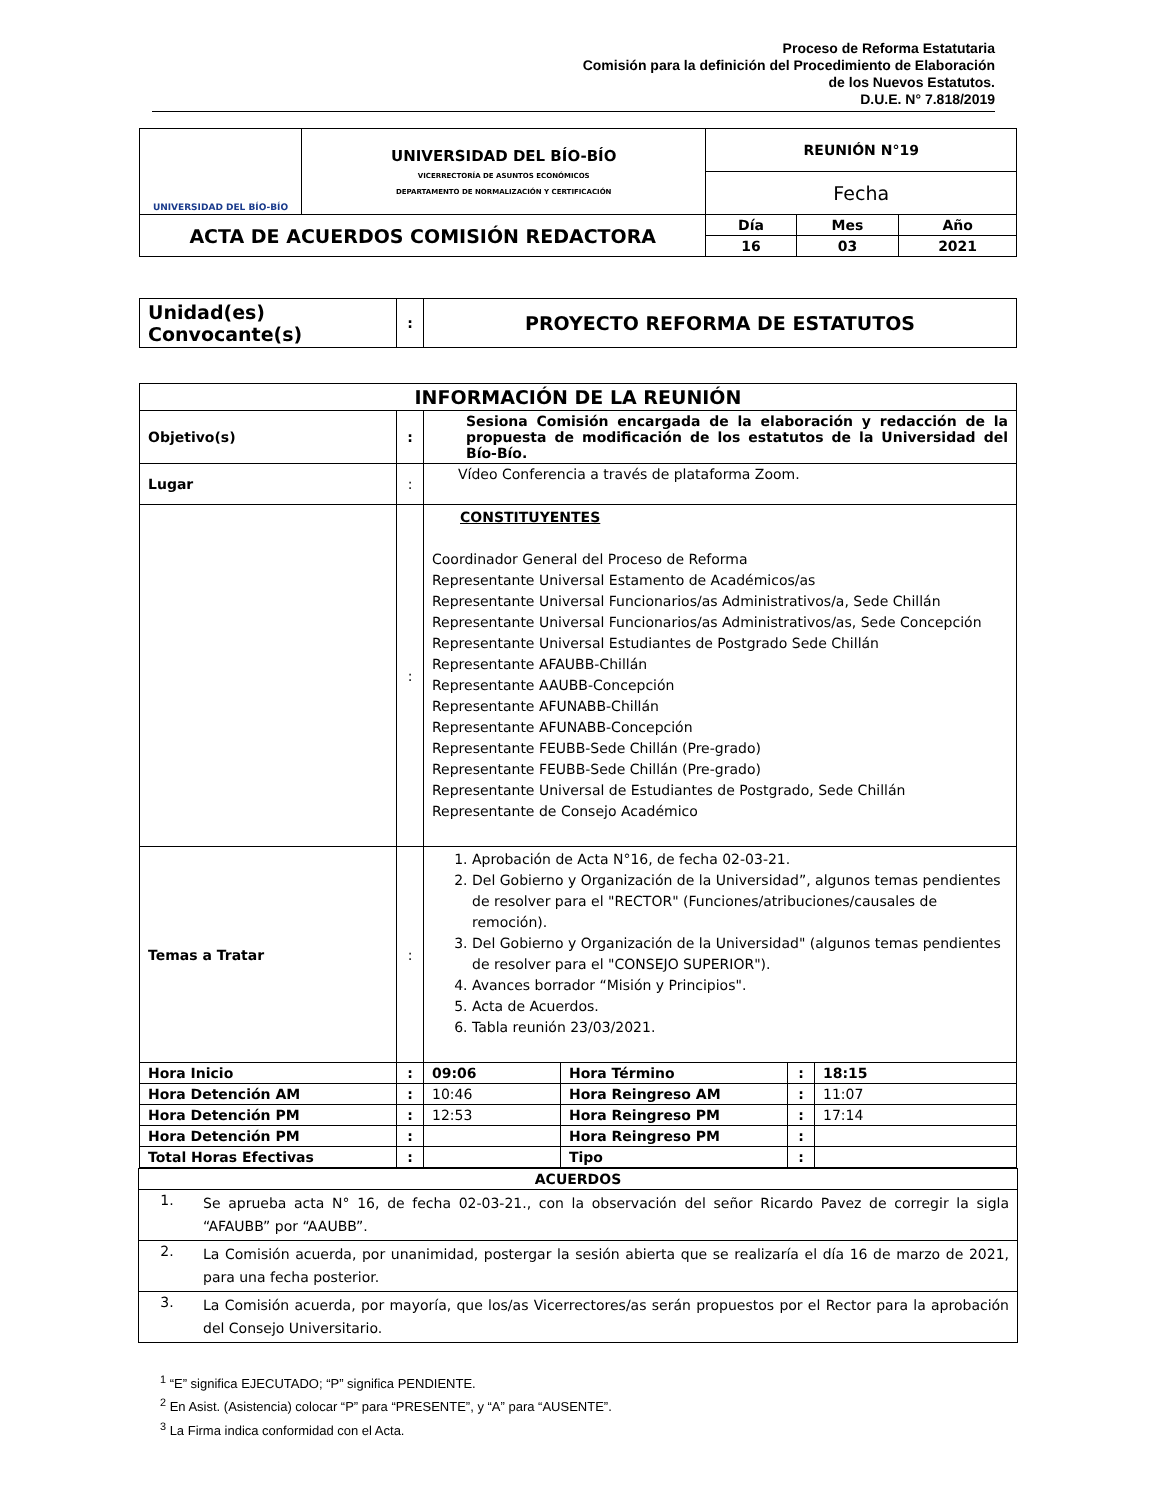Proceso de Reforma Estatutaria
Comisión para la definición del Procedimiento de Elaboración
de los Nuevos Estatutos.
D.U.E. N° 7.818/2019
| UNIVERSIDAD DEL BÍO-BÍO | UNIVERSIDAD DEL BÍO-BÍO VICERRECTORÍA DE ASUNTOS ECONÓMICOS DEPARTAMENTO DE NORMALIZACIÓN Y CERTIFICACIÓN | REUNIÓN N°19 | | |
| | | Fecha | | |
| ACTA DE ACUERDOS COMISIÓN REDACTORA | | Día | Mes | Año |
| | | 16 | 03 | 2021 |
| Unidad(es) Convocante(s) | : | PROYECTO REFORMA DE ESTATUTOS |
| INFORMACIÓN DE LA REUNIÓN | | | | | |
| --- | --- | --- | --- | --- | --- |
| Objetivo(s) | : | Sesiona Comisión encargada de la elaboración y redacción de la propuesta de modificación de los estatutos de la Universidad del Bío-Bío. | | | |
| Lugar | : | Vídeo Conferencia a través de plataforma Zoom. | | | |
| | : | CONSTITUYENTES Coordinador General del Proceso de Reforma Representante Universal Estamento de Académicos/as Representante Universal Funcionarios/as Administrativos/a, Sede Chillán Representante Universal Funcionarios/as Administrativos/as, Sede Concepción Representante Universal Estudiantes de Postgrado Sede Chillán Representante AFAUBB-Chillán Representante AAUBB-Concepción Representante AFUNABB-Chillán Representante AFUNABB-Concepción Representante FEUBB-Sede Chillán (Pre-grado) Representante FEUBB-Sede Chillán (Pre-grado) Representante Universal de Estudiantes de Postgrado, Sede Chillán Representante de Consejo Académico | | | |
| Temas a Tratar | : | 1. Aprobación de Acta N°16, de fecha 02-03-21. 2. Del Gobierno y Organización de la Universidad”, algunos temas pendientes de resolver para el "RECTOR" (Funciones/atribuciones/causales de remoción). 3. Del Gobierno y Organización de la Universidad" (algunos temas pendientes de resolver para el "CONSEJO SUPERIOR"). 4. Avances borrador “Misión y Principios". 5. Acta de Acuerdos. 6. Tabla reunión 23/03/2021. | | | |
| Hora Inicio | : | 09:06 | Hora Término | : | 18:15 |
| Hora Detención AM | : | 10:46 | Hora Reingreso AM | : | 11:07 |
| Hora Detención PM | : | 12:53 | Hora Reingreso PM | : | 17:14 |
| Hora Detención PM | : | | Hora Reingreso PM | : | |
| Total Horas Efectivas | : | | Tipo | : | |
| ACUERDOS | |
| --- | --- |
| 1. | Se aprueba acta N° 16, de fecha 02-03-21., con la observación del señor Ricardo Pavez de corregir la sigla “AFAUBB” por “AAUBB”. |
| 2. | La Comisión acuerda, por unanimidad, postergar la sesión abierta que se realizaría el día 16 de marzo de 2021, para una fecha posterior. |
| 3. | La Comisión acuerda, por mayoría, que los/as Vicerrectores/as serán propuestos por el Rector para la aprobación del Consejo Universitario. |
<sup>1</sup> “E” significa EJECUTADO; “P” significa PENDIENTE.
<sup>2</sup> En Asist. (Asistencia) colocar “P” para “PRESENTE”, y “A” para “AUSENTE”.
<sup>3</sup> La Firma indica conformidad con el Acta.